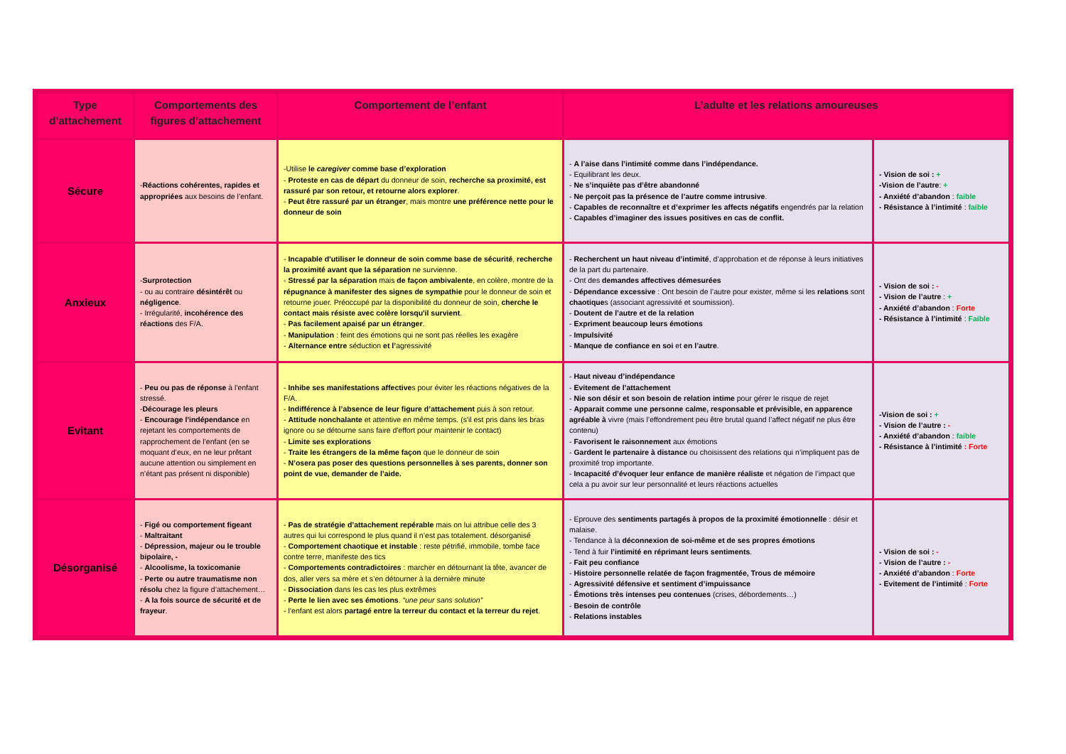| Type d’attachement | Comportements des figures d’attachement | Comportement de l’enfant | L’adulte et les relations amoureuses | |
| --- | --- | --- | --- | --- |
| Sécure | - Réactions cohérentes, rapides et appropriées aux besoins de l’enfant. | -Utilise le caregiver comme base d’exploration - Proteste en cas de départ du donneur de soin, recherche sa proximité, est rassuré par son retour, et retourne alors explorer . - Peut être rassuré par un étranger , mais montre une préférence nette pour le donneur de soin | - A l’aise dans l’intimité comme dans l’indépendance. - Equilibrant les deux. - Ne s’inquiète pas d’être abandonné - Ne perçoit pas la présence de l’autre comme intrusive . - Capables de reconnaître et d’exprimer les affects négatifs engendrés par la relation - Capables d’imaginer des issues positives en cas de conflit. | - Vision de soi : + -Vision de l’autre : + - Anxiété d’abandon : faible - Résistance à l’intimité : faible |
| Anxieux | - Surprotection - ou au contraire désintérêt ou négligence . - Irrégularité, incohérence des réactions des F/A. | - Incapable d'utiliser le donneur de soin comme base de sécurité , recherche la proximité avant que la séparation ne survienne. - Stressé par la séparation mais de façon ambivalente , en colère, montre de la répugnance à manifester des signes de sympathie pour le donneur de soin et retourne jouer. Préoccupé par la disponibilité du donneur de soin, cherche le contact mais résiste avec colère lorsqu'il survient . - Pas facilement apaisé par un étranger . - Manipulation : feint des émotions qui ne sont pas réelles les exagère - Alternance entre séduction et l’ agressivité | - Recherchent un haut niveau d’intimité , d’approbation et de réponse à leurs initiatives de la part du partenaire. - Ont des demandes affectives démesurées - Dépendance excessive : Ont besoin de l’autre pour exister, même si les relations sont chaotique s (associant agressivité et soumission). - Doutent de l’autre et de la relation - Expriment beaucoup leurs émotions - Impulsivité - Manque de confiance en soi et en l’autre . | - Vision de soi : - - Vision de l’autre : + - Anxiété d’abandon : Forte - Résistance à l’intimité : Faible |
| Evitant | - Peu ou pas de réponse à l'enfant stressé. - Décourage les pleurs - Encourage l'indépendance en rejetant les comportements de rapprochement de l’enfant (en se moquant d’eux, en ne leur prêtant aucune attention ou simplement en n’étant pas présent ni disponible) | - Inhibe ses manifestations affective s pour éviter les réactions négatives de la F/A. - Indifférence à l’absence de leur figure d’attachement puis à son retour. - Attitude nonchalante et attentive en même temps. (s'il est pris dans les bras ignore ou se détourne sans faire d'effort pour maintenir le contact) - Limite ses explorations - Traite les étrangers de la même façon que le donneur de soin - N’osera pas poser des questions personnelles à ses parents, donner son point de vue, demander de l’aide. | - Haut niveau d’indépendance - Evitement de l’attachement - Nie son désir et son besoin de relation intime pour gérer le risque de rejet - Apparait comme une personne calme, responsable et prévisible, en apparence agréable à vivre (mais l’effondrement peu être brutal quand l’affect négatif ne plus être contenu) - Favorisent le raisonnement aux émotions - Gardent le partenaire à distance ou choisissent des relations qui n’impliquent pas de proximité trop importante. - Incapacité d’évoquer leur enfance de manière réaliste et négation de l’impact que cela a pu avoir sur leur personnalité et leurs réactions actuelles | -Vision de soi : + - Vision de l’autre : - - Anxiété d’abandon : faible - Résistance à l’intimité : Forte |
| Désorganisé | - Figé ou comportement figeant - Maltraitant - Dépression, majeur ou le trouble bipolaire, - - Alcoolisme, la toxicomanie - Perte ou autre traumatisme non résolu chez la figure d’attachement… - A la fois source de sécurité et de frayeur . | - Pas de stratégie d’attachement repérable mais on lui attribue celle des 3 autres qui lui correspond le plus quand il n’est pas totalement. désorganisé - Comportement chaotique et instable : reste pétrifié, immobile, tombe face contre terre, manifeste des tics - Comportements contradictoires : marcher en détournant la tête, avancer de dos, aller vers sa mère et s’en détourner à la dernière minute - Dissociation dans les cas les plus extrêmes - Perte le lien avec ses émotions . “une peur sans solution” - l’enfant est alors partagé entre la terreur du contact et la terreur du rejet . | - Eprouve des sentiments partagés à propos de la proximité émotionnelle : désir et malaise. - Tendance à la déconnexion de soi-même et de ses propres émotions - Tend à fuir l’intimité en réprimant leurs sentiments . - Fait peu confiance - Histoire personnelle relatée de façon fragmentée, Trous de mémoire - Agressivité défensive et sentiment d’impuissance - Émotions très intenses peu contenues (crises, débordements…) - Besoin de contrôle - Relations instables | - Vision de soi : - - Vision de l’autre : - - Anxiété d’abandon : Forte - Evitement de l’intimité : Forte |